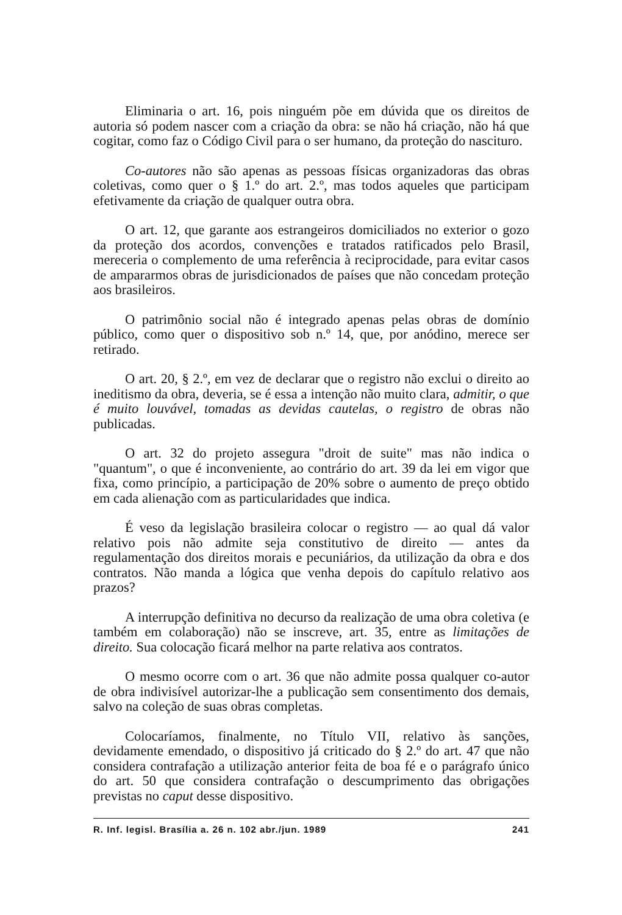Eliminaria o art. 16, pois ninguém põe em dúvida que os direitos de autoria só podem nascer com a criação da obra: se não há criação, não há que cogitar, como faz o Código Civil para o ser humano, da proteção do nascituro.
Co-autores não são apenas as pessoas físicas organizadoras das obras coletivas, como quer o § 1.º do art. 2.º, mas todos aqueles que participam efetivamente da criação de qualquer outra obra.
O art. 12, que garante aos estrangeiros domiciliados no exterior o gozo da proteção dos acordos, convenções e tratados ratificados pelo Brasil, mereceria o complemento de uma referência à reciprocidade, para evitar casos de ampararmos obras de jurisdicionados de países que não concedam proteção aos brasileiros.
O patrimônio social não é integrado apenas pelas obras de domínio público, como quer o dispositivo sob n.º 14, que, por anódino, merece ser retirado.
O art. 20, § 2.º, em vez de declarar que o registro não exclui o direito ao ineditismo da obra, deveria, se é essa a intenção não muito clara, admitir, o que é muito louvável, tomadas as devidas cautelas, o registro de obras não publicadas.
O art. 32 do projeto assegura "droit de suite" mas não indica o "quantum", o que é inconveniente, ao contrário do art. 39 da lei em vigor que fixa, como princípio, a participação de 20% sobre o aumento de preço obtido em cada alienação com as particularidades que indica.
É veso da legislação brasileira colocar o registro — ao qual dá valor relativo pois não admite seja constitutivo de direito — antes da regulamentação dos direitos morais e pecuniários, da utilização da obra e dos contratos. Não manda a lógica que venha depois do capítulo relativo aos prazos?
A interrupção definitiva no decurso da realização de uma obra coletiva (e também em colaboração) não se inscreve, art. 35, entre as limitações de direito. Sua colocação ficará melhor na parte relativa aos contratos.
O mesmo ocorre com o art. 36 que não admite possa qualquer co-autor de obra indivisível autorizar-lhe a publicação sem consentimento dos demais, salvo na coleção de suas obras completas.
Colocaríamos, finalmente, no Título VII, relativo às sanções, devidamente emendado, o dispositivo já criticado do § 2.º do art. 47 que não considera contrafação a utilização anterior feita de boa fé e o parágrafo único do art. 50 que considera contrafação o descumprimento das obrigações previstas no caput desse dispositivo.
R. Inf. legisl. Brasília a. 26 n. 102 abr./jun. 1989 241